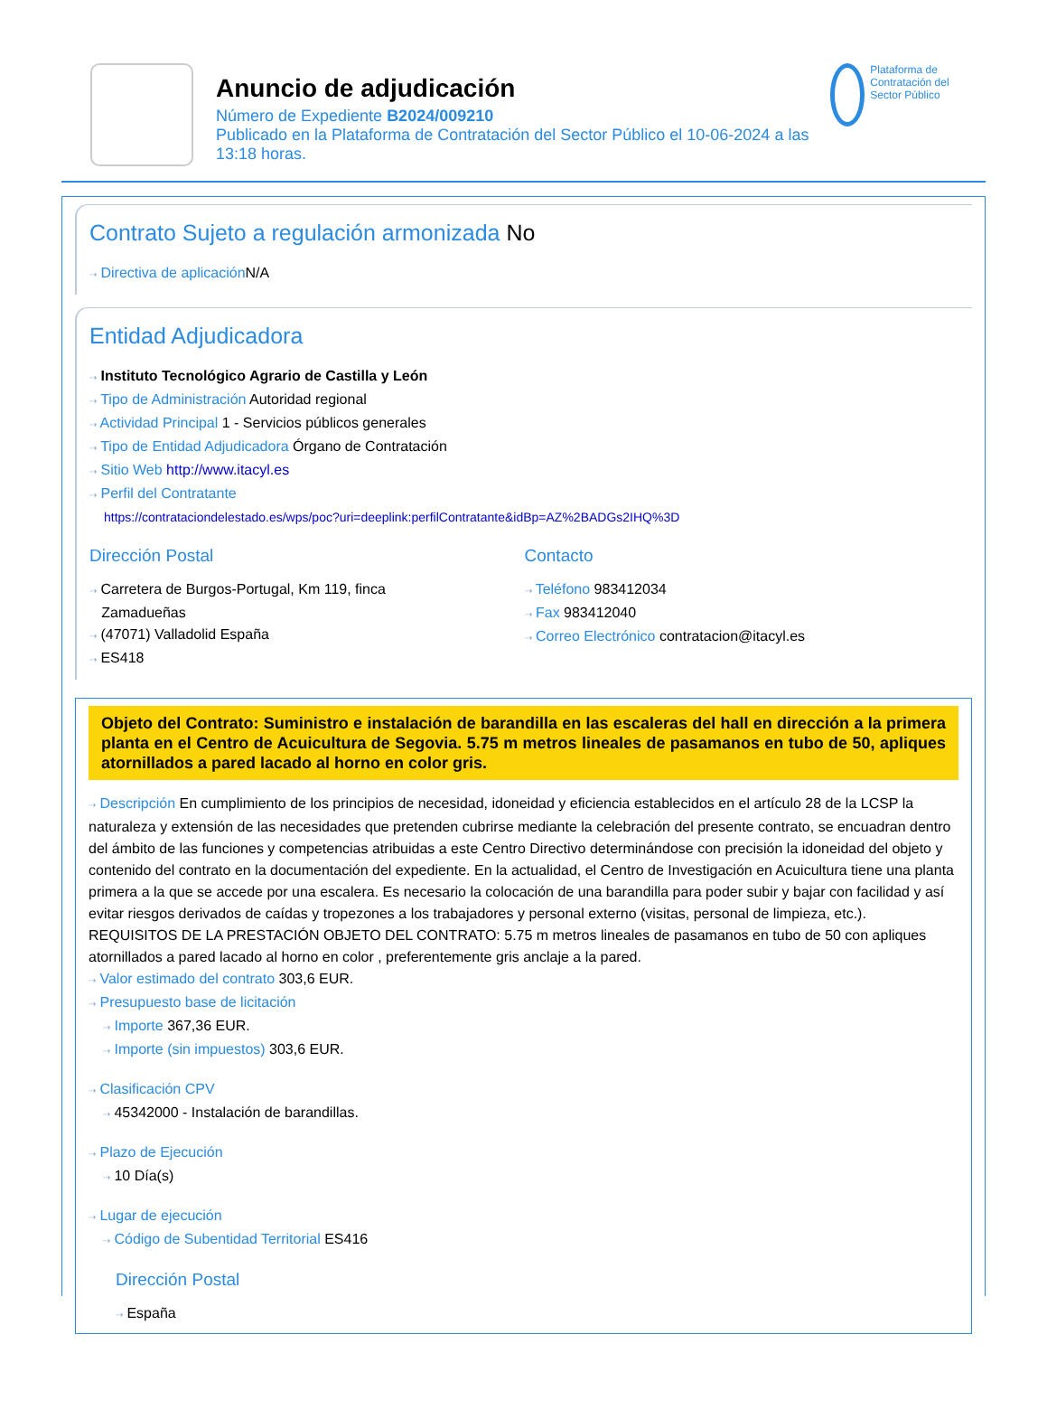Anuncio de adjudicación
Número de Expediente B2024/009210
Publicado en la Plataforma de Contratación del Sector Público el 10-06-2024 a las 13:18 horas.
Plataforma de Contratación del Sector Público
Contrato Sujeto a regulación armonizada No
⇢ Directiva de aplicación N/A
Entidad Adjudicadora
⇢ Instituto Tecnológico Agrario de Castilla y León
⇢ Tipo de Administración Autoridad regional
⇢ Actividad Principal 1 - Servicios públicos generales
⇢ Tipo de Entidad Adjudicadora Órgano de Contratación
⇢ Sitio Web http://www.itacyl.es
⇢ Perfil del Contratante
https://contrataciondelestado.es/wps/poc?uri=deeplink:perfilContratante&idBp=AZ%2BADGs2IHQ%3D
Dirección Postal
⇢ Carretera de Burgos-Portugal, Km 119, finca
Zamadueñas
⇢ (47071) Valladolid España
⇢ ES418
Contacto
⇢ Teléfono 983412034
⇢ Fax 983412040
⇢ Correo Electrónico contratacion@itacyl.es
Objeto del Contrato: Suministro e instalación de barandilla en las escaleras del hall en dirección a la primera planta en el Centro de Acuicultura de Segovia. 5.75 m metros lineales de pasamanos en tubo de 50, apliques atornillados a pared lacado al horno en color gris.
⇢ Descripción En cumplimiento de los principios de necesidad, idoneidad y eficiencia establecidos en el artículo 28 de la LCSP la naturaleza y extensión de las necesidades que pretenden cubrirse mediante la celebración del presente contrato, se encuadran dentro del ámbito de las funciones y competencias atribuidas a este Centro Directivo determinándose con precisión la idoneidad del objeto y contenido del contrato en la documentación del expediente. En la actualidad, el Centro de Investigación en Acuicultura tiene una planta primera a la que se accede por una escalera. Es necesario la colocación de una barandilla para poder subir y bajar con facilidad y así evitar riesgos derivados de caídas y tropezones a los trabajadores y personal externo (visitas, personal de limpieza, etc.). REQUISITOS DE LA PRESTACIÓN OBJETO DEL CONTRATO: 5.75 m metros lineales de pasamanos en tubo de 50 con apliques atornillados a pared lacado al horno en color , preferentemente gris anclaje a la pared.
⇢ Valor estimado del contrato 303,6 EUR.
⇢ Presupuesto base de licitación
⇢ Importe 367,36 EUR.
⇢ Importe (sin impuestos) 303,6 EUR.
⇢ Clasificación CPV
⇢ 45342000 - Instalación de barandillas.
⇢ Plazo de Ejecución
⇢ 10 Día(s)
⇢ Lugar de ejecución
⇢ Código de Subentidad Territorial ES416
Dirección Postal
⇢ España